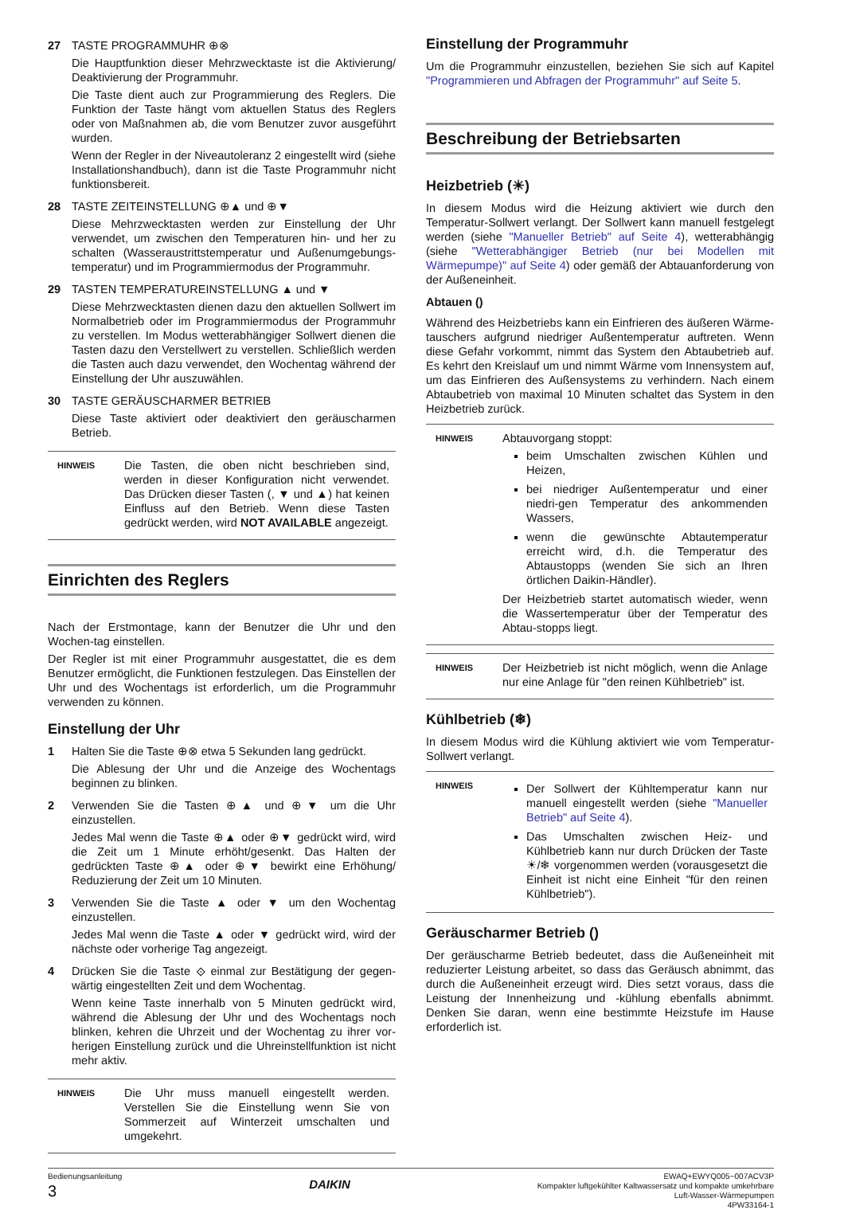27 TASTE PROGRAMMUHR ⊕⊗
Die Hauptfunktion dieser Mehrzwecktaste ist die Aktivierung/ Deaktivierung der Programmuhr.
Die Taste dient auch zur Programmierung des Reglers. Die Funktion der Taste hängt vom aktuellen Status des Reglers oder von Maßnahmen ab, die vom Benutzer zuvor ausgeführt wurden.
Wenn der Regler in der Niveautoleranz 2 eingestellt wird (siehe Installationshandbuch), dann ist die Taste Programmuhr nicht funktionsbereit.
28 TASTE ZEITEINSTELLUNG ⊕▲ und ⊕▼
Diese Mehrzwecktasten werden zur Einstellung der Uhr verwendet, um zwischen den Temperaturen hin- und her zu schalten (Wasseraustrittstemperatur und Außenumgebungs-temperatur) und im Programmiermodus der Programmuhr.
29 TASTEN TEMPERATUREINSTELLUNG ▲ und ▼
Diese Mehrzwecktasten dienen dazu den aktuellen Sollwert im Normalbetrieb oder im Programmiermodus der Programmuhr zu verstellen. Im Modus wetterabhängiger Sollwert dienen die Tasten dazu den Verstellwert zu verstellen. Schließlich werden die Tasten auch dazu verwendet, den Wochentag während der Einstellung der Uhr auszuwählen.
30 TASTE GERÄUSCHARMER BETRIEB
Diese Taste aktiviert oder deaktiviert den geräuscharmen Betrieb.
HINWEIS
Die Tasten, die oben nicht beschrieben sind, werden in dieser Konfiguration nicht verwendet. Das Drücken dieser Tasten (, ▼ und ▲) hat keinen Einfluss auf den Betrieb. Wenn diese Tasten gedrückt werden, wird NOT AVAILABLE angezeigt.
Einrichten des Reglers
Nach der Erstmontage, kann der Benutzer die Uhr und den Wochen-tag einstellen.
Der Regler ist mit einer Programmuhr ausgestattet, die es dem Benutzer ermöglicht, die Funktionen festzulegen. Das Einstellen der Uhr und des Wochentags ist erforderlich, um die Programmuhr verwenden zu können.
Einstellung der Uhr
1 Halten Sie die Taste ⊕⊗ etwa 5 Sekunden lang gedrückt.
Die Ablesung der Uhr und die Anzeige des Wochentags beginnen zu blinken.
2 Verwenden Sie die Tasten ⊕▲ und ⊕▼ um die Uhr einzustellen.
Jedes Mal wenn die Taste ⊕▲ oder ⊕▼ gedrückt wird, wird die Zeit um 1 Minute erhöht/gesenkt. Das Halten der gedrückten Taste ⊕▲ oder ⊕▼ bewirkt eine Erhöhung/ Reduzierung der Zeit um 10 Minuten.
3 Verwenden Sie die Taste ▲ oder ▼ um den Wochentag einzustellen.
Jedes Mal wenn die Taste ▲ oder ▼ gedrückt wird, wird der nächste oder vorherige Tag angezeigt.
4 Drücken Sie die Taste ⟐ einmal zur Bestätigung der gegen-wärtig eingestellten Zeit und dem Wochentag.
Wenn keine Taste innerhalb von 5 Minuten gedrückt wird, während die Ablesung der Uhr und des Wochentags noch blinken, kehren die Uhrzeit und der Wochentag zu ihrer vor-herigen Einstellung zurück und die Uhreinstellfunktion ist nicht mehr aktiv.
HINWEIS
Die Uhr muss manuell eingestellt werden. Verstellen Sie die Einstellung wenn Sie von Sommerzeit auf Winterzeit umschalten und umgekehrt.
Einstellung der Programmuhr
Um die Programmuhr einzustellen, beziehen Sie sich auf Kapitel "Programmieren und Abfragen der Programmuhr" auf Seite 5.
Beschreibung der Betriebsarten
Heizbetrieb (☀)
In diesem Modus wird die Heizung aktiviert wie durch den Temperatur-Sollwert verlangt. Der Sollwert kann manuell festgelegt werden (siehe "Manueller Betrieb" auf Seite 4), wetterabhängig (siehe "Wetterabhängiger Betrieb (nur bei Modellen mit Wärmepumpe)" auf Seite 4) oder gemäß der Abtauanforderung von der Außeneinheit.
Abtauen ()
Während des Heizbetriebs kann ein Einfrieren des äußeren Wärme-tauschers aufgrund niedriger Außentemperatur auftreten. Wenn diese Gefahr vorkommt, nimmt das System den Abtaubetrieb auf. Es kehrt den Kreislauf um und nimmt Wärme vom Innensystem auf, um das Einfrieren des Außensystems zu verhindern. Nach einem Abtaubetrieb von maximal 10 Minuten schaltet das System in den Heizbetrieb zurück.
HINWEIS
Abtauvorgang stoppt:
beim Umschalten zwischen Kühlen und Heizen,
bei niedriger Außentemperatur und einer niedri-gen Temperatur des ankommenden Wassers,
wenn die gewünschte Abtautemperatur erreicht wird, d.h. die Temperatur des Abtaustopps (wenden Sie sich an Ihren örtlichen Daikin-Händler).
Der Heizbetrieb startet automatisch wieder, wenn die Wassertemperatur über der Temperatur des Abtau-stopps liegt.
HINWEIS
Der Heizbetrieb ist nicht möglich, wenn die Anlage nur eine Anlage für "den reinen Kühlbetrieb" ist.
Kühlbetrieb (❄)
In diesem Modus wird die Kühlung aktiviert wie vom Temperatur-Sollwert verlangt.
HINWEIS
Der Sollwert der Kühltemperatur kann nur manuell eingestellt werden (siehe "Manueller Betrieb" auf Seite 4).
Das Umschalten zwischen Heiz- und Kühlbetrieb kann nur durch Drücken der Taste ☀/❄ vorgenommen werden (vorausgesetzt die Einheit ist nicht eine Einheit "für den reinen Kühlbetrieb").
Geräuscharmer Betrieb ()
Der geräuscharme Betrieb bedeutet, dass die Außeneinheit mit reduzierter Leistung arbeitet, so dass das Geräusch abnimmt, das durch die Außeneinheit erzeugt wird. Dies setzt voraus, dass die Leistung der Innenheizung und -kühlung ebenfalls abnimmt. Denken Sie daran, wenn eine bestimmte Heizstufe im Hause erforderlich ist.
Bedienungsanleitung
3
DAIKIN
EWAQ+EWYQ005~007ACV3P
Kompakter luftgekühlter Kaltwassersatz und kompakte umkehrbare
Luft-Wasser-Wärmepumpen
4PW33164-1